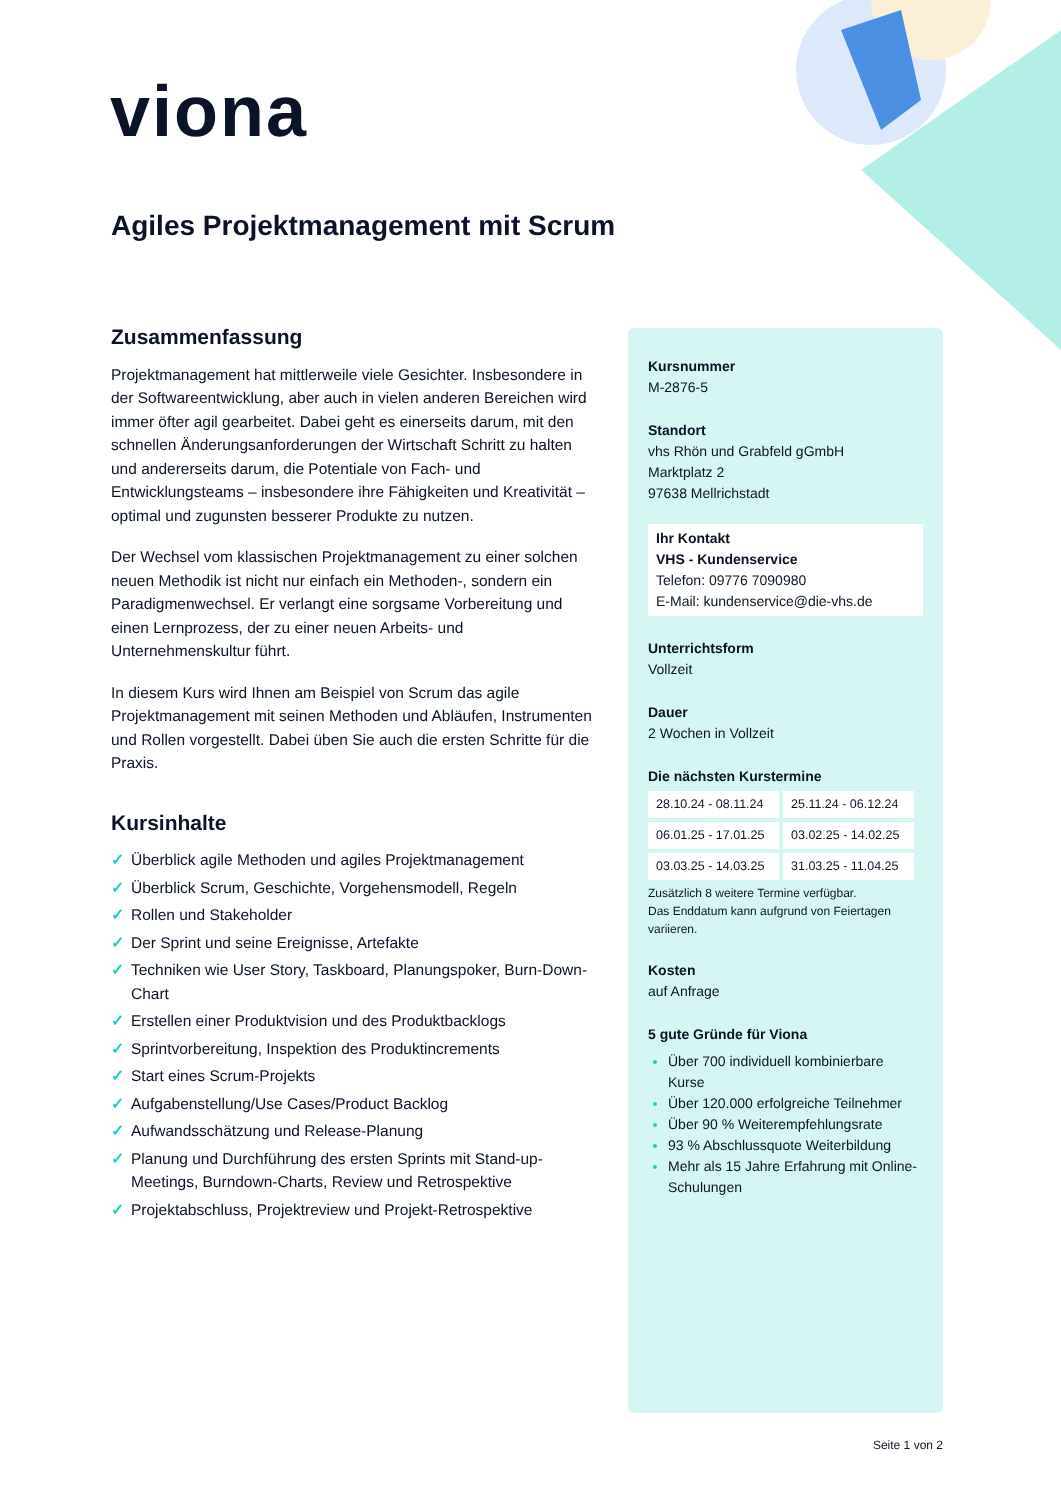v iona
Agiles Projektmanagement mit Scrum
Zusammenfassung
Projektmanagement hat mittlerweile viele Gesichter. Insbesondere in der Softwareentwicklung, aber auch in vielen anderen Bereichen wird immer öfter agil gearbeitet. Dabei geht es einerseits darum, mit den schnellen Änderungsanforderungen der Wirtschaft Schritt zu halten und andererseits darum, die Potentiale von Fach- und Entwicklungsteams – insbesondere ihre Fähigkeiten und Kreativität – optimal und zugunsten besserer Produkte zu nutzen.
Der Wechsel vom klassischen Projektmanagement zu einer solchen neuen Methodik ist nicht nur einfach ein Methoden-, sondern ein Paradigmenwechsel. Er verlangt eine sorgsame Vorbereitung und einen Lernprozess, der zu einer neuen Arbeits- und Unternehmenskultur führt.
In diesem Kurs wird Ihnen am Beispiel von Scrum das agile Projektmanagement mit seinen Methoden und Abläufen, Instrumenten und Rollen vorgestellt. Dabei üben Sie auch die ersten Schritte für die Praxis.
Kursinhalte
✓ Überblick agile Methoden und agiles Projektmanagement
✓ Überblick Scrum, Geschichte, Vorgehensmodell, Regeln
✓ Rollen und Stakeholder
✓ Der Sprint und seine Ereignisse, Artefakte
✓ Techniken wie User Story, Taskboard, Planungspoker, Burn-Down-Chart
✓ Erstellen einer Produktvision und des Produktbacklogs
✓ Sprintvorbereitung, Inspektion des Produktincrements
✓ Start eines Scrum-Projekts
✓ Aufgabenstellung/Use Cases/Product Backlog
✓ Aufwandsschätzung und Release-Planung
✓ Planung und Durchführung des ersten Sprints mit Stand-up-Meetings, Burndown-Charts, Review und Retrospektive
✓ Projektabschluss, Projektreview und Projekt-Retrospektive
Kursnummer
M-2876-5
Standort
vhs Rhön und Grabfeld gGmbH
Marktplatz 2
97638 Mellrichstadt
Ihr Kontakt
VHS - Kundenservice
Telefon: 09776 7090980
E-Mail: kundenservice@die-vhs.de
Unterrichtsform
Vollzeit
Dauer
2 Wochen in Vollzeit
Die nächsten Kurstermine
| 28.10.24 - 08.11.24 | 25.11.24 - 06.12.24 |
| 06.01.25 - 17.01.25 | 03.02.25 - 14.02.25 |
| 03.03.25 - 14.03.25 | 31.03.25 - 11.04.25 |
Zusätzlich 8 weitere Termine verfügbar.
Das Enddatum kann aufgrund von Feiertagen variieren.
Kosten
auf Anfrage
5 gute Gründe für Viona
Über 700 individuell kombinierbare Kurse
Über 120.000 erfolgreiche Teilnehmer
Über 90 % Weiterempfehlungsrate
93 % Abschlussquote Weiterbildung
Mehr als 15 Jahre Erfahrung mit Online-Schulungen
Seite 1 von 2